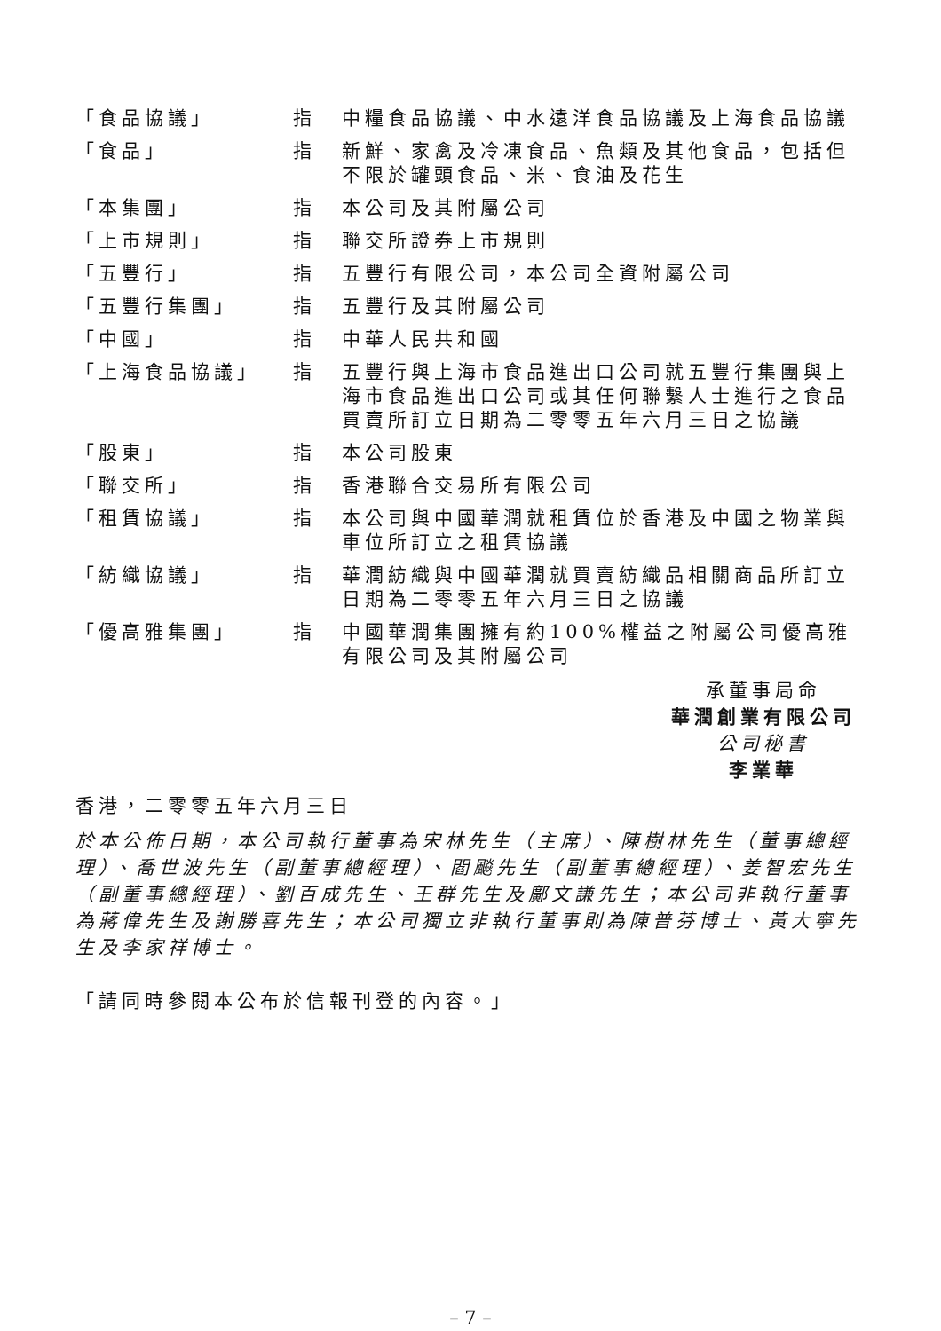「食品協議」 指 中糧食品協議、中水遠洋食品協議及上海食品協議
「食品」 指 新鮮、家禽及冷凍食品、魚類及其他食品，包括但不限於罐頭食品、米、食油及花生
「本集團」 指 本公司及其附屬公司
「上市規則」 指 聯交所證券上市規則
「五豐行」 指 五豐行有限公司，本公司全資附屬公司
「五豐行集團」 指 五豐行及其附屬公司
「中國」 指 中華人民共和國
「上海食品協議」 指 五豐行與上海市食品進出口公司就五豐行集團與上海市食品進出口公司或其任何聯繫人士進行之食品買賣所訂立日期為二零零五年六月三日之協議
「股東」 指 本公司股東
「聯交所」 指 香港聯合交易所有限公司
「租賃協議」 指 本公司與中國華潤就租賃位於香港及中國之物業與車位所訂立之租賃協議
「紡織協議」 指 華潤紡織與中國華潤就買賣紡織品相關商品所訂立日期為二零零五年六月三日之協議
「優高雅集團」 指 中國華潤集團擁有約100%權益之附屬公司優高雅有限公司及其附屬公司
承董事局命
華潤創業有限公司
公司秘書
李業華
香港，二零零五年六月三日
於本公佈日期，本公司執行董事為宋林先生（主席）、陳樹林先生（董事總經理）、喬世波先生（副董事總經理）、閻飈先生（副董事總經理）、姜智宏先生（副董事總經理）、劉百成先生、王群先生及鄺文謙先生；本公司非執行董事為蔣偉先生及謝勝喜先生；本公司獨立非執行董事則為陳普芬博士、黃大寧先生及李家祥博士。
「請同時參閱本公布於信報刊登的內容。」
– 7 –